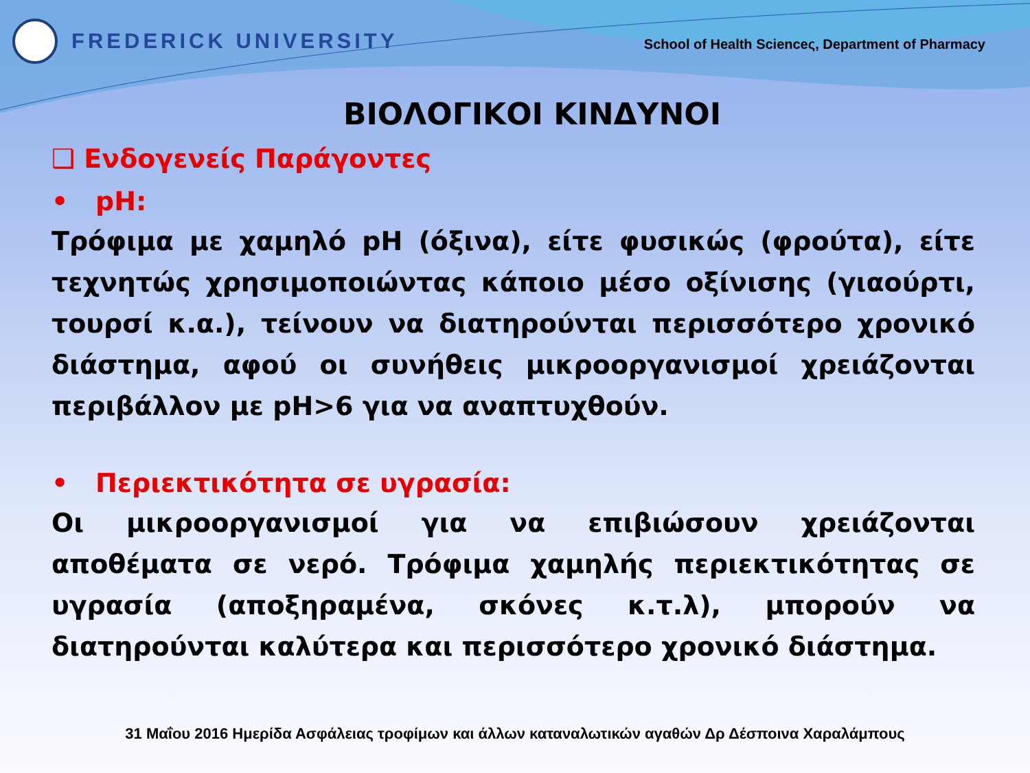FREDERICK UNIVERSITY
School of Health Scienceς, Department of Pharmacy
ΒΙΟΛΟΓΙΚΟΙ ΚΙΝΔΥΝΟΙ
❑ Ενδογενείς Παράγοντες
• pH:
Τρόφιμα με χαμηλό pH (όξινα), είτε φυσικώς (φρούτα), είτε τεχνητώς χρησιμοποιώντας κάποιο μέσο οξίνισης (γιαούρτι, τουρσί κ.α.), τείνουν να διατηρούνται περισσότερο χρονικό διάστημα, αφού οι συνήθεις μικροοργανισμοί χρειάζονται περιβάλλον με pH>6 για να αναπτυχθούν.
• Περιεκτικότητα σε υγρασία:
Οι μικροοργανισμοί για να επιβιώσουν χρειάζονται αποθέματα σε νερό. Τρόφιμα χαμηλής περιεκτικότητας σε υγρασία (αποξηραμένα, σκόνες κ.τ.λ), μπορούν να διατηρούνται καλύτερα και περισσότερο χρονικό διάστημα.
31 Μαΐου 2016 Ημερίδα Ασφάλειας τροφίμων και άλλων καταναλωτικών αγαθών Δρ Δέσποινα Χαραλάμπους